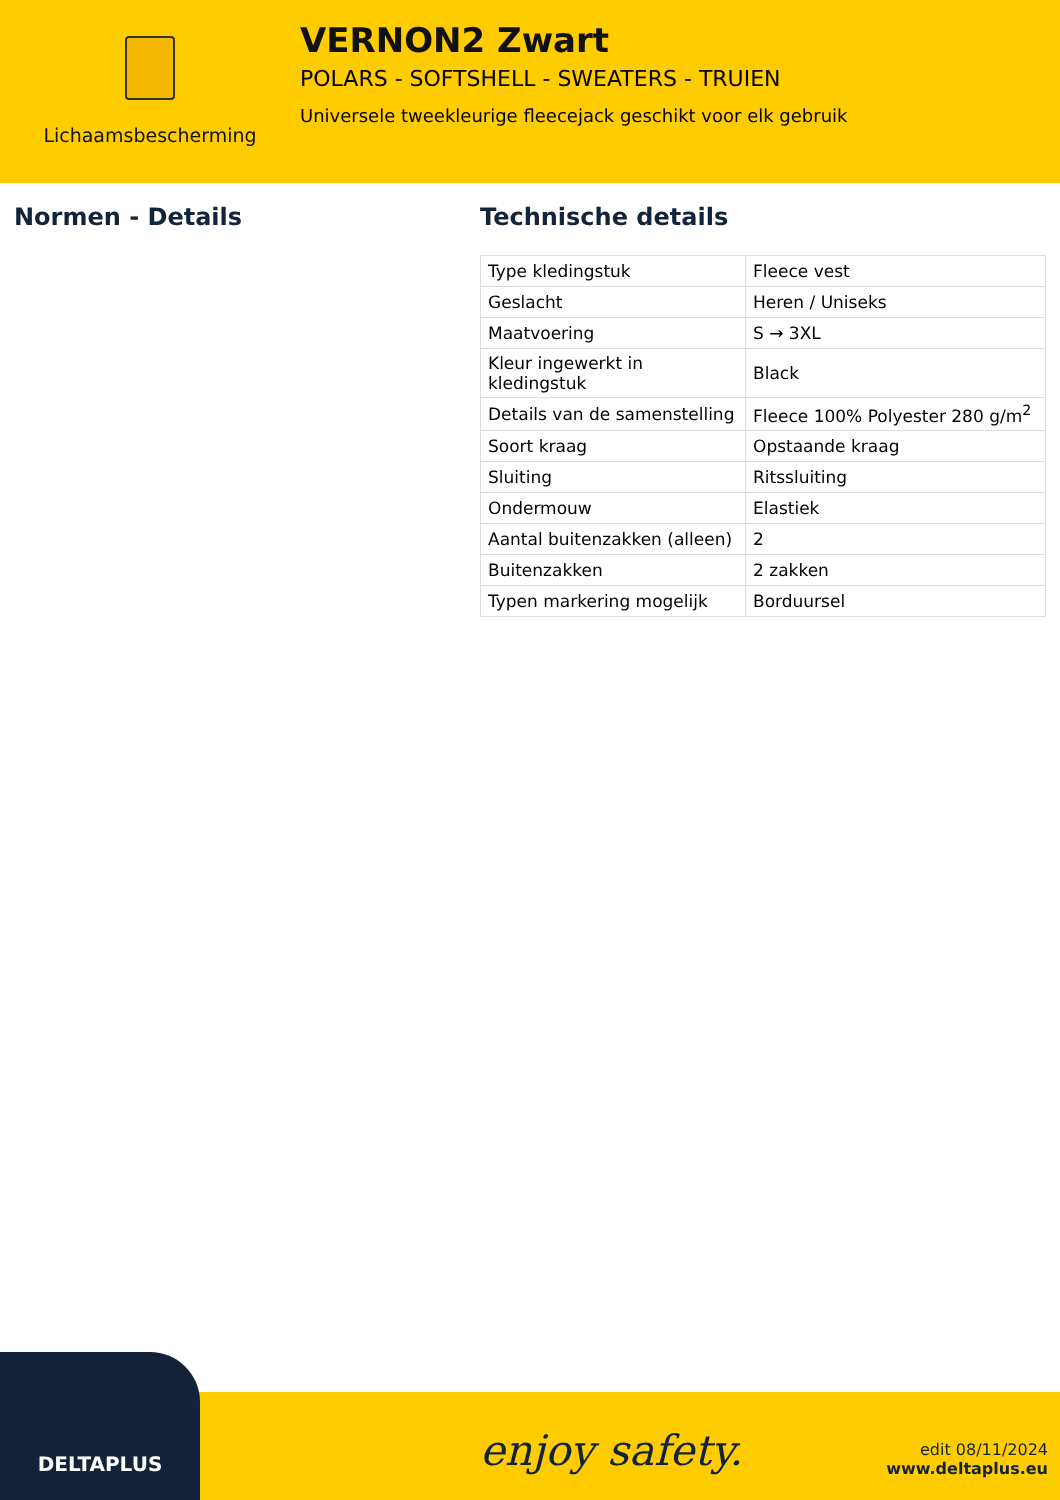Lichaamsbescherming
VERNON2 Zwart
POLARS - SOFTSHELL - SWEATERS - TRUIEN
Universele tweekleurige fleecejack geschikt voor elk gebruik
Normen - Details Technische details
| Type kledingstuk | Fleece vest |
| Geslacht | Heren / Uniseks |
| Maatvoering | S → 3XL |
| Kleur ingewerkt in kledingstuk | Black |
| Details van de samenstelling | Fleece 100% Polyester 280 g/m<sup>2</sup> |
| Soort kraag | Opstaande kraag |
| Sluiting | Ritssluiting |
| Ondermouw | Elastiek |
| Aantal buitenzakken (alleen) | 2 |
| Buitenzakken | 2 zakken |
| Typen markering mogelijk | Borduursel |
DELTAPLUS
enjoy safety.
edit 08/11/2024
www.deltaplus.eu